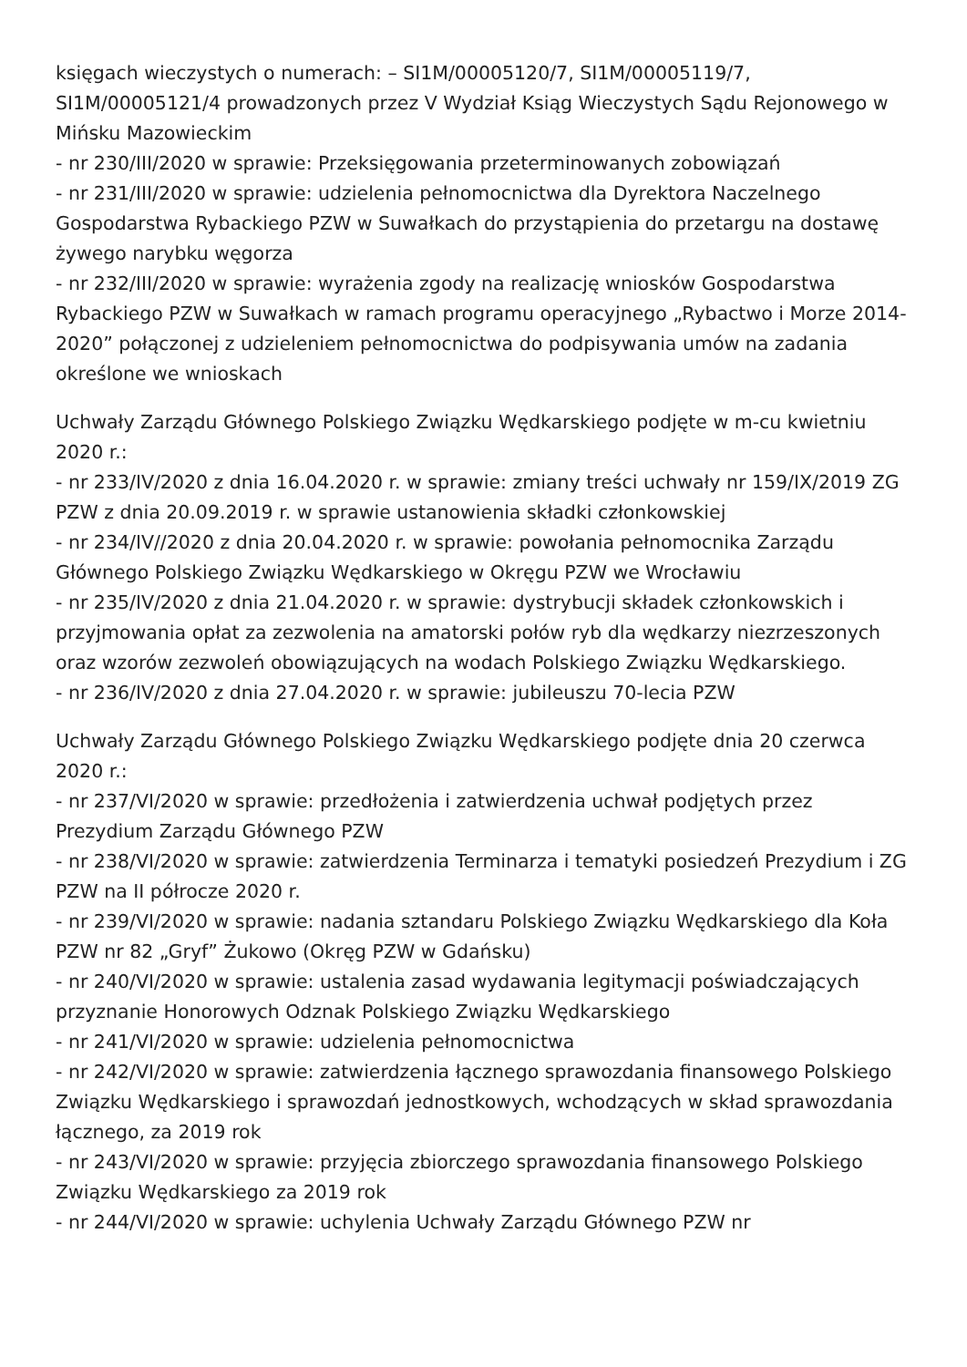księgach wieczystych o numerach: – SI1M/00005120/7, SI1M/00005119/7, SI1M/00005121/4 prowadzonych przez V Wydział Ksiąg Wieczystych Sądu Rejonowego w Mińsku Mazowieckim
- nr 230/III/2020 w sprawie: Przeksięgowania przeterminowanych zobowiązań
- nr 231/III/2020 w sprawie: udzielenia pełnomocnictwa dla Dyrektora Naczelnego Gospodarstwa Rybackiego PZW w Suwałkach do przystąpienia do przetargu na dostawę żywego narybku węgorza
- nr 232/III/2020 w sprawie: wyrażenia zgody na realizację wniosków Gospodarstwa Rybackiego PZW w Suwałkach w ramach programu operacyjnego „Rybactwo i Morze 2014-2020” połączonej z udzieleniem pełnomocnictwa do podpisywania umów na zadania określone we wnioskach
Uchwały Zarządu Głównego Polskiego Związku Wędkarskiego podjęte w m-cu kwietniu 2020 r.:
- nr 233/IV/2020 z dnia 16.04.2020 r. w sprawie: zmiany treści uchwały nr 159/IX/2019 ZG PZW z dnia 20.09.2019 r. w sprawie ustanowienia składki członkowskiej
- nr 234/IV//2020 z dnia 20.04.2020 r. w sprawie: powołania pełnomocnika Zarządu Głównego Polskiego Związku Wędkarskiego w Okręgu PZW we Wrocławiu
- nr 235/IV/2020 z dnia 21.04.2020 r. w sprawie: dystrybucji składek członkowskich i przyjmowania opłat za zezwolenia na amatorski połów ryb dla wędkarzy niezrzeszonych oraz wzorów zezwoleń obowiązujących na wodach Polskiego Związku Wędkarskiego.
- nr 236/IV/2020 z dnia 27.04.2020 r. w sprawie: jubileuszu 70-lecia PZW
Uchwały Zarządu Głównego Polskiego Związku Wędkarskiego podjęte dnia 20 czerwca 2020 r.:
- nr 237/VI/2020 w sprawie: przedłożenia i zatwierdzenia uchwał podjętych przez Prezydium Zarządu Głównego PZW
- nr 238/VI/2020 w sprawie: zatwierdzenia Terminarza i tematyki posiedzeń Prezydium i ZG PZW na II półrocze 2020 r.
- nr 239/VI/2020 w sprawie: nadania sztandaru Polskiego Związku Wędkarskiego dla Koła PZW nr 82 „Gryf” Żukowo (Okręg PZW w Gdańsku)
- nr 240/VI/2020 w sprawie: ustalenia zasad wydawania legitymacji poświadczających przyznanie Honorowych Odznak Polskiego Związku Wędkarskiego
- nr 241/VI/2020 w sprawie: udzielenia pełnomocnictwa
- nr 242/VI/2020 w sprawie: zatwierdzenia łącznego sprawozdania finansowego Polskiego Związku Wędkarskiego i sprawozdań jednostkowych, wchodzących w skład sprawozdania łącznego, za 2019 rok
- nr 243/VI/2020 w sprawie: przyjęcia zbiorczego sprawozdania finansowego Polskiego Związku Wędkarskiego za 2019 rok
- nr 244/VI/2020 w sprawie: uchylenia Uchwały Zarządu Głównego PZW nr